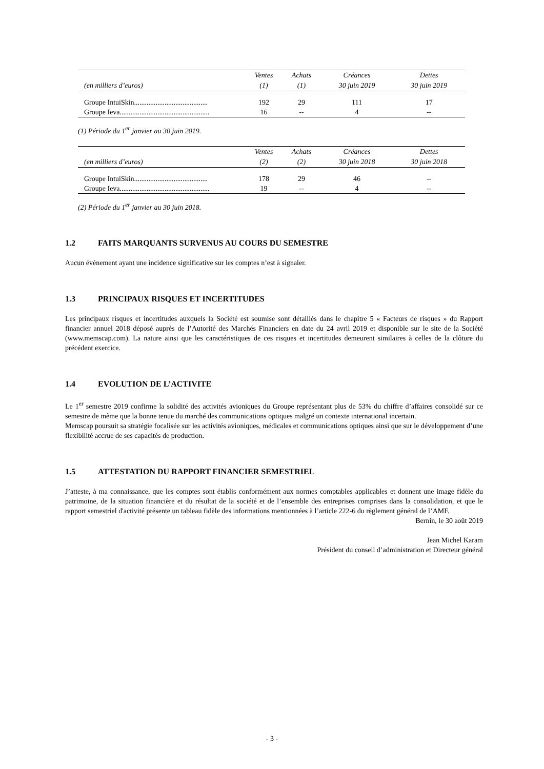| | Ventes | Achats | Créances | Dettes |
| --- | --- | --- | --- | --- |
| (en milliers d’euros) | (1) | (1) | 30 juin 2019 | 30 juin 2019 |
| Groupe IntuiSkin......................................... | 192 | 29 | 111 | 17 |
| Groupe Ieva.................................................. | 16 | -- | 4 | -- |
(1) Période du 1<sup>er</sup> janvier au 30 juin 2019.
| | Ventes | Achats | Créances | Dettes |
| --- | --- | --- | --- | --- |
| (en milliers d’euros) | (2) | (2) | 30 juin 2018 | 30 juin 2018 |
| Groupe IntuiSkin......................................... | 178 | 29 | 46 | -- |
| Groupe Ieva.................................................. | 19 | -- | 4 | -- |
(2) Période du 1<sup>er</sup> janvier au 30 juin 2018.
1.2 FAITS MARQUANTS SURVENUS AU COURS DU SEMESTRE
Aucun événement ayant une incidence significative sur les comptes n’est à signaler.
1.3 PRINCIPAUX RISQUES ET INCERTITUDES
Les principaux risques et incertitudes auxquels la Société est soumise sont détaillés dans le chapitre 5 « Facteurs de risques » du Rapport financier annuel 2018 déposé auprès de l’Autorité des Marchés Financiers en date du 24 avril 2019 et disponible sur le site de la Société (www.memscap.com). La nature ainsi que les caractéristiques de ces risques et incertitudes demeurent similaires à celles de la clôture du précédent exercice.
1.4 EVOLUTION DE L’ACTIVITE
Le 1<sup>er</sup> semestre 2019 confirme la solidité des activités avioniques du Groupe représentant plus de 53% du chiffre d’affaires consolidé sur ce semestre de même que la bonne tenue du marché des communications optiques malgré un contexte international incertain.
Memscap poursuit sa stratégie focalisée sur les activités avioniques, médicales et communications optiques ainsi que sur le développement d’une flexibilité accrue de ses capacités de production.
1.5 ATTESTATION DU RAPPORT FINANCIER SEMESTRIEL
J’atteste, à ma connaissance, que les comptes sont établis conformément aux normes comptables applicables et donnent une image fidèle du patrimoine, de la situation financière et du résultat de la société et de l’ensemble des entreprises comprises dans la consolidation, et que le rapport semestriel d'activité présente un tableau fidèle des informations mentionnées à l’article 222-6 du règlement général de l’AMF.
Bernin, le 30 août 2019
Jean Michel Karam
Président du conseil d’administration et Directeur général
- 3 -